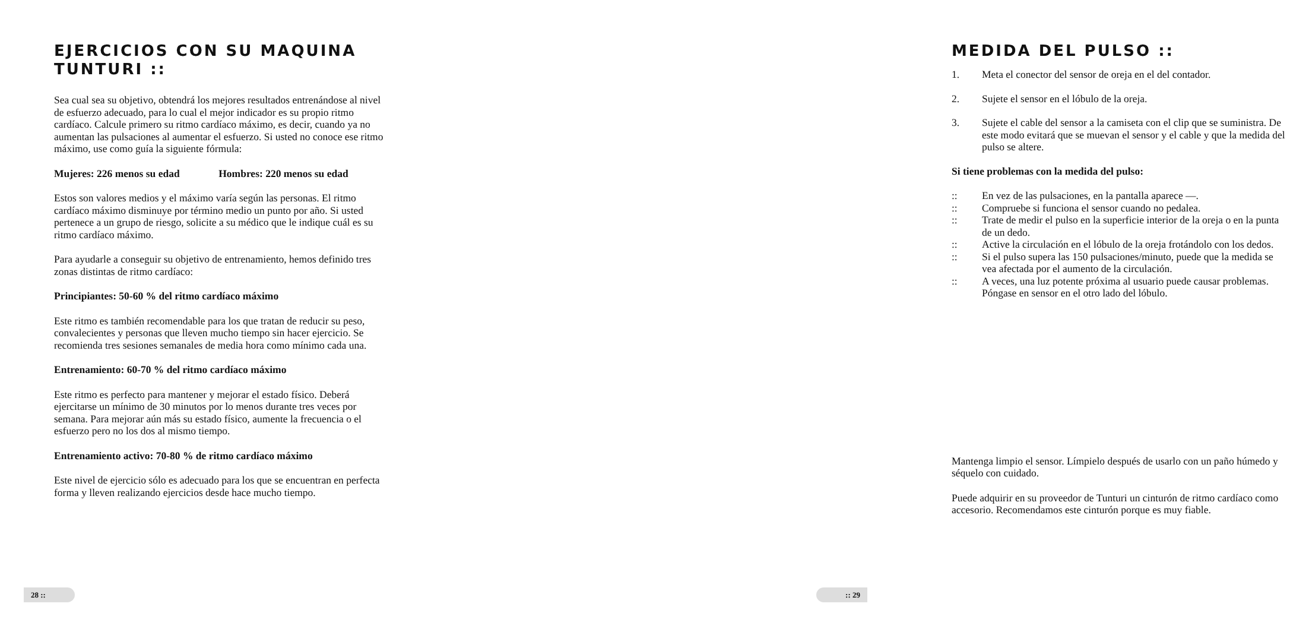EJERCICIOS CON SU MAQUINA TUNTURI ::
Sea cual sea su objetivo, obtendrá los mejores resultados entrenándose al nivel de esfuerzo adecuado, para lo cual el mejor indicador es su propio ritmo cardíaco. Calcule primero su ritmo cardíaco máximo, es decir, cuando ya no aumentan las pulsaciones al aumentar el esfuerzo. Si usted no conoce ese ritmo máximo, use como guía la siguiente fórmula:
Mujeres: 226 menos su edad Hombres: 220 menos su edad
Estos son valores medios y el máximo varía según las personas. El ritmo cardíaco máximo disminuye por término medio un punto por año. Si usted pertenece a un grupo de riesgo, solicite a su médico que le indique cuál es su ritmo cardíaco máximo.
Para ayudarle a conseguir su objetivo de entrenamiento, hemos definido tres zonas distintas de ritmo cardíaco:
Principiantes: 50-60 % del ritmo cardíaco máximo
Este ritmo es también recomendable para los que tratan de reducir su peso, convalecientes y personas que lleven mucho tiempo sin hacer ejercicio. Se recomienda tres sesiones semanales de media hora como mínimo cada una.
Entrenamiento: 60-70 % del ritmo cardíaco máximo
Este ritmo es perfecto para mantener y mejorar el estado físico. Deberá ejercitarse un mínimo de 30 minutos por lo menos durante tres veces por semana. Para mejorar aún más su estado físico, aumente la frecuencia o el esfuerzo pero no los dos al mismo tiempo.
Entrenamiento activo: 70-80 % de ritmo cardíaco máximo
Este nivel de ejercicio sólo es adecuado para los que se encuentran en perfecta forma y lleven realizando ejercicios desde hace mucho tiempo.
28 ::
MEDIDA DEL PULSO ::
1. Meta el conector del sensor de oreja en el del contador.
2. Sujete el sensor en el lóbulo de la oreja.
3. Sujete el cable del sensor a la camiseta con el clip que se suministra. De este modo evitará que se muevan el sensor y el cable y que la medida del pulso se altere.
Si tiene problemas con la medida del pulso:
:: En vez de las pulsaciones, en la pantalla aparece —.
:: Compruebe si funciona el sensor cuando no pedalea.
:: Trate de medir el pulso en la superficie interior de la oreja o en la punta de un dedo.
:: Active la circulación en el lóbulo de la oreja frotándolo con los dedos.
:: Si el pulso supera las 150 pulsaciones/minuto, puede que la medida se vea afectada por el aumento de la circulación.
:: A veces, una luz potente próxima al usuario puede causar problemas. Póngase en sensor en el otro lado del lóbulo.
Mantenga limpio el sensor. Límpielo después de usarlo con un paño húmedo y séquelo con cuidado.
Puede adquirir en su proveedor de Tunturi un cinturón de ritmo cardíaco como accesorio. Recomendamos este cinturón porque es muy fiable.
:: 29